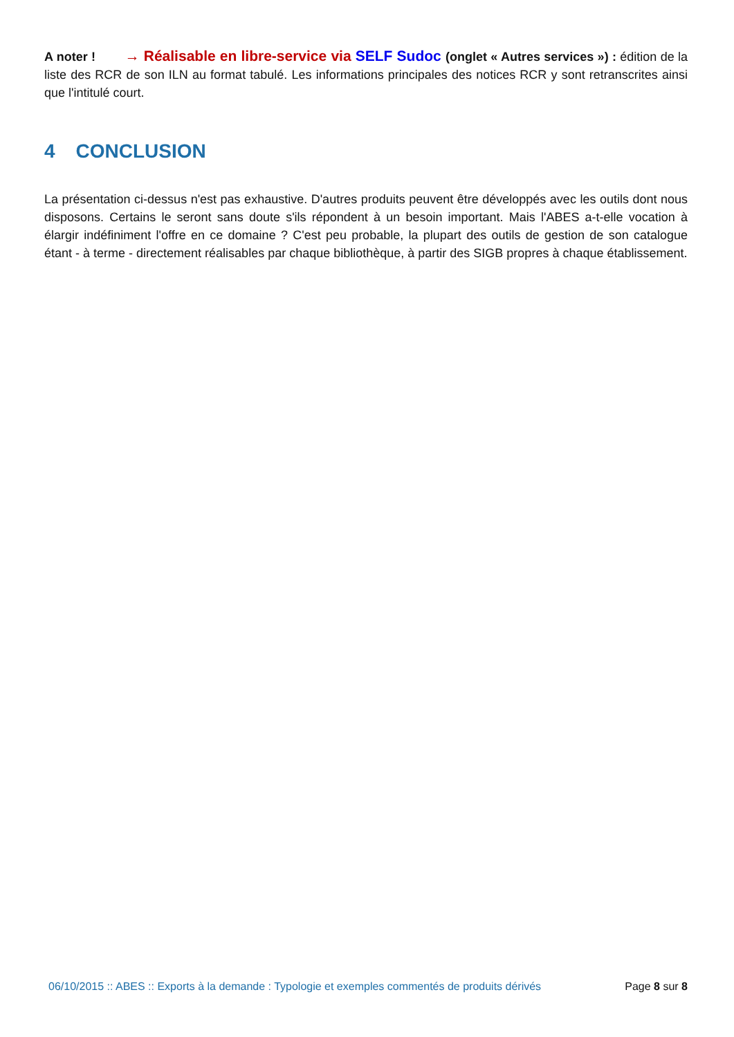A noter ! → Réalisable en libre-service via SELF Sudoc (onglet « Autres services ») : édition de la liste des RCR de son ILN au format tabulé. Les informations principales des notices RCR y sont retranscrites ainsi que l'intitulé court.
4 CONCLUSION
La présentation ci-dessus n'est pas exhaustive. D'autres produits peuvent être développés avec les outils dont nous disposons. Certains le seront sans doute s'ils répondent à un besoin important. Mais l'ABES a-t-elle vocation à élargir indéfiniment l'offre en ce domaine ? C'est peu probable, la plupart des outils de gestion de son catalogue étant - à terme - directement réalisables par chaque bibliothèque, à partir des SIGB propres à chaque établissement.
06/10/2015 :: ABES :: Exports à la demande : Typologie et exemples commentés de produits dérivés Page 8 sur 8